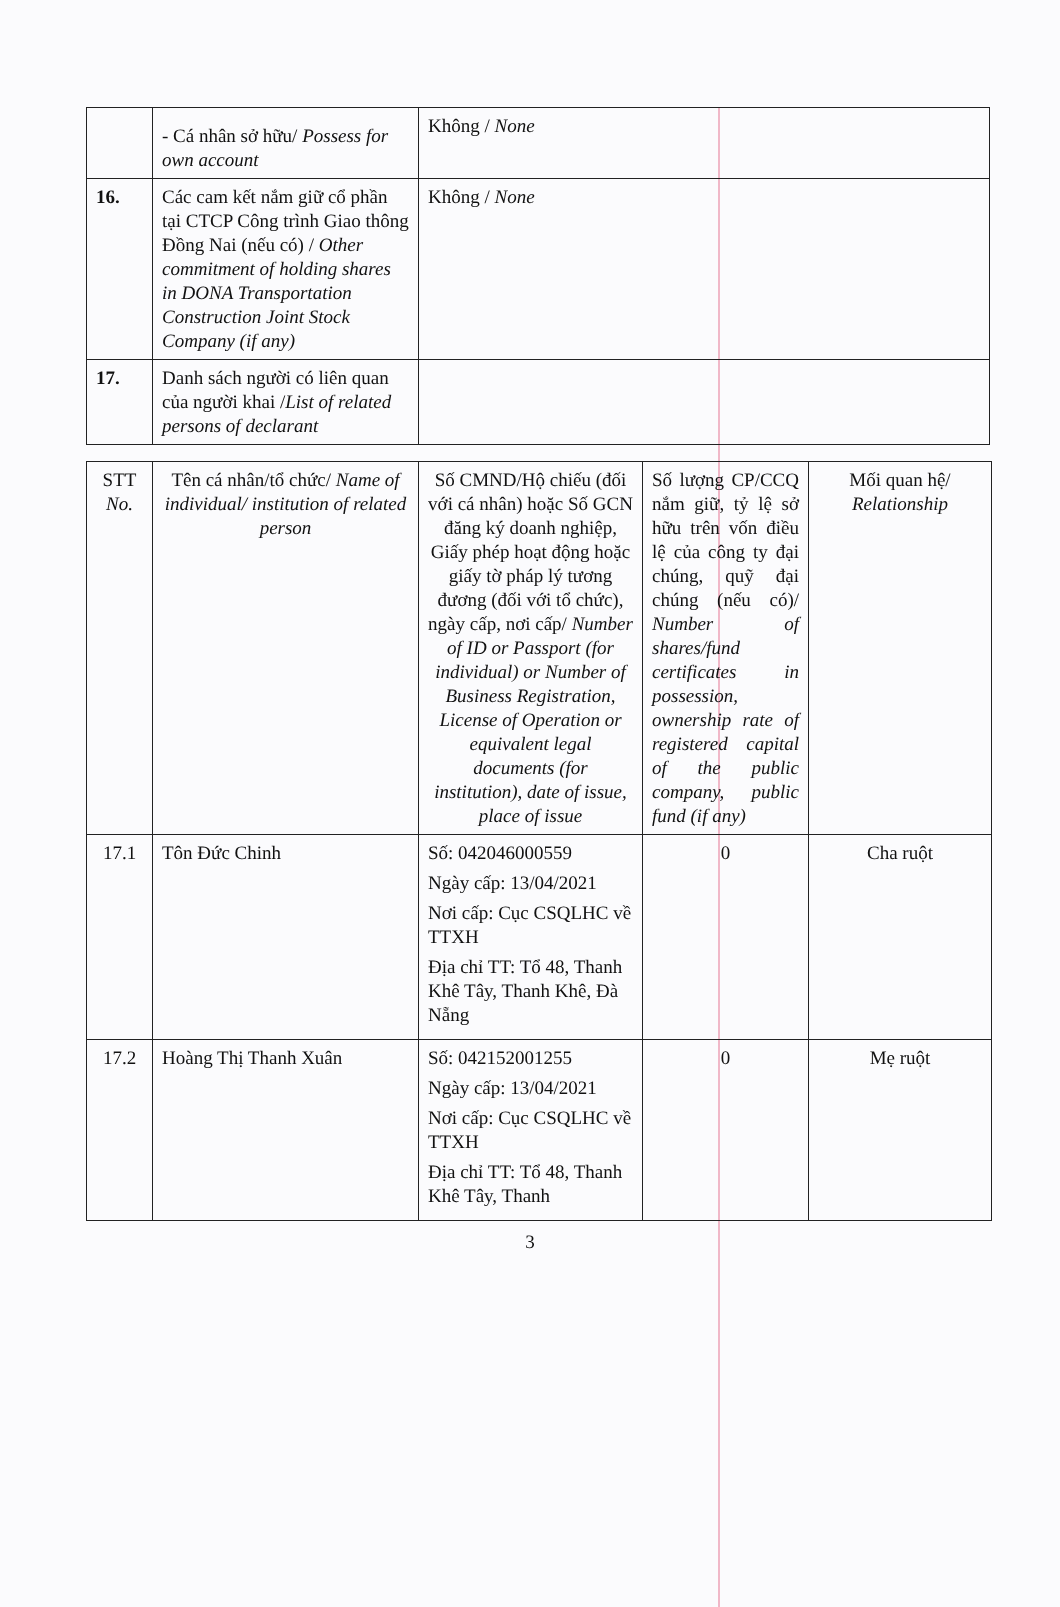| | - Cá nhân sở hữu/ Possess for own account | Không / None |
| 16. | Các cam kết nắm giữ cổ phần tại CTCP Công trình Giao thông Đồng Nai (nếu có) / Other commitment of holding shares in DONA Transportation Construction Joint Stock Company (if any) | Không / None |
| 17. | Danh sách người có liên quan của người khai / List of related persons of declarant | |
| STT No. | Tên cá nhân/tổ chức/ Name of individual/ institution of related person | Số CMND/Hộ chiếu (đối với cá nhân) hoặc Số GCN đăng ký doanh nghiệp, Giấy phép hoạt động hoặc giấy tờ pháp lý tương đương (đối với tổ chức), ngày cấp, nơi cấp/ Number of ID or Passport (for individual) or Number of Business Registration, License of Operation or equivalent legal documents (for institution), date of issue, place of issue | Số lượng CP/CCQ nắm giữ, tỷ lệ sở hữu trên vốn điều lệ của công ty đại chúng, quỹ đại chúng (nếu có)/ Number of shares/fund certificates in possession, ownership rate of registered capital of the public company, public fund (if any) | Mối quan hệ/ Relationship |
| 17.1 | Tôn Đức Chinh | Số: 042046000559 Ngày cấp: 13/04/2021 Nơi cấp: Cục CSQLHC về TTXH Địa chỉ TT: Tổ 48, Thanh Khê Tây, Thanh Khê, Đà Nẵng | 0 | Cha ruột |
| 17.2 | Hoàng Thị Thanh Xuân | Số: 042152001255 Ngày cấp: 13/04/2021 Nơi cấp: Cục CSQLHC về TTXH Địa chỉ TT: Tổ 48, Thanh Khê Tây, Thanh | 0 | Mẹ ruột |
3